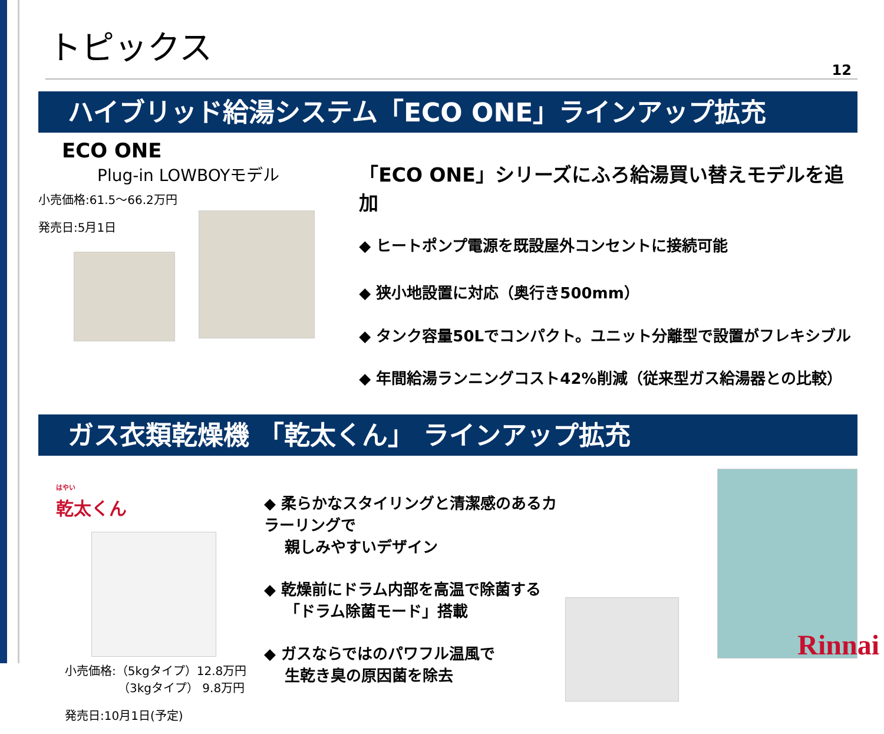トピックス
12
ハイブリッド給湯システム「ECO ONE」ラインアップ拡充
ECO ONE
Plug-in LOWBOYモデル
小売価格:61.5～66.2万円
発売日:5月1日
「ECO ONE」シリーズにふろ給湯買い替えモデルを追加
◆ ヒートポンプ電源を既設屋外コンセントに接続可能
◆ 狭小地設置に対応（奥行き500mm）
◆ タンク容量50Lでコンパクト。ユニット分離型で設置がフレキシブル
◆ 年間給湯ランニングコスト42%削減（従来型ガス給湯器との比較）
ガス衣類乾燥機 「乾太くん」 ラインアップ拡充
はやい
乾太くん
小売価格:（5kgタイプ）12.8万円
　　　　　（3kgタイプ） 9.8万円
発売日:10月1日(予定)
◆ 柔らかなスタイリングと清潔感のあるカラーリングで
　 親しみやすいデザイン
◆ 乾燥前にドラム内部を高温で除菌する
　 「ドラム除菌モード」搭載
◆ ガスならではのパワフル温風で
　 生乾き臭の原因菌を除去
Rinnai